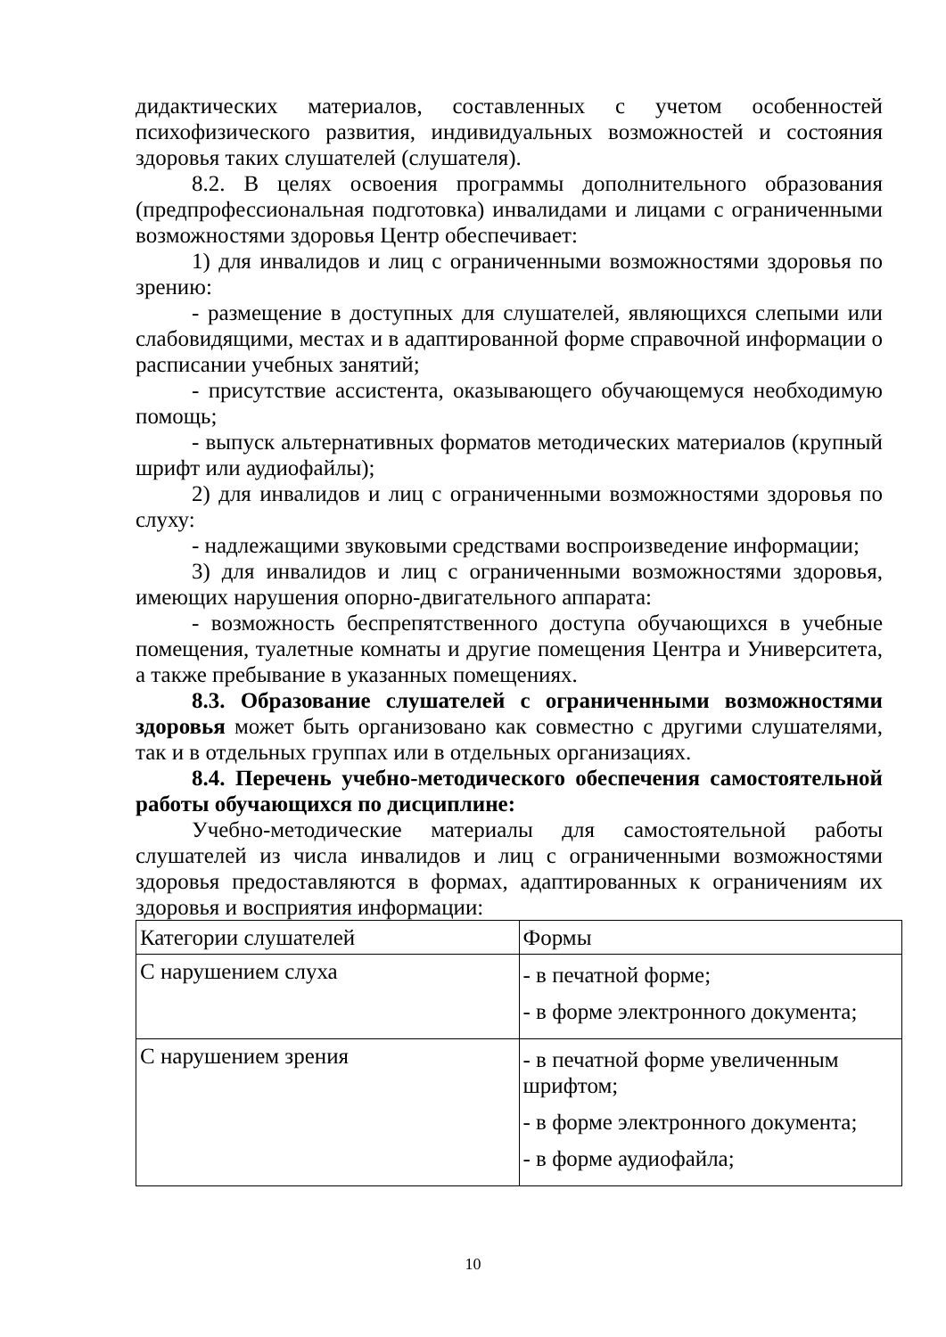дидактических материалов, составленных с учетом особенностей психофизического развития, индивидуальных возможностей и состояния здоровья таких слушателей (слушателя).
8.2. В целях освоения программы дополнительного образования (предпрофессиональная подготовка) инвалидами и лицами с ограниченными возможностями здоровья Центр обеспечивает:
1) для инвалидов и лиц с ограниченными возможностями здоровья по зрению:
- размещение в доступных для слушателей, являющихся слепыми или слабовидящими, местах и в адаптированной форме справочной информации о расписании учебных занятий;
- присутствие ассистента, оказывающего обучающемуся необходимую помощь;
- выпуск альтернативных форматов методических материалов (крупный шрифт или аудиофайлы);
2) для инвалидов и лиц с ограниченными возможностями здоровья по слуху:
- надлежащими звуковыми средствами воспроизведение информации;
3) для инвалидов и лиц с ограниченными возможностями здоровья, имеющих нарушения опорно-двигательного аппарата:
- возможность беспрепятственного доступа обучающихся в учебные помещения, туалетные комнаты и другие помещения Центра и Университета, а также пребывание в указанных помещениях.
8.3. Образование слушателей с ограниченными возможностями здоровья может быть организовано как совместно с другими слушателями, так и в отдельных группах или в отдельных организациях.
8.4. Перечень учебно-методического обеспечения самостоятельной работы обучающихся по дисциплине:
Учебно-методические материалы для самостоятельной работы слушателей из числа инвалидов и лиц с ограниченными возможностями здоровья предоставляются в формах, адаптированных к ограничениям их здоровья и восприятия информации:
| Категории слушателей | Формы |
| С нарушением слуха | - в печатной форме; - в форме электронного документа; |
| С нарушением зрения | - в печатной форме увеличенным шрифтом; - в форме электронного документа; - в форме аудиофайла; |
10